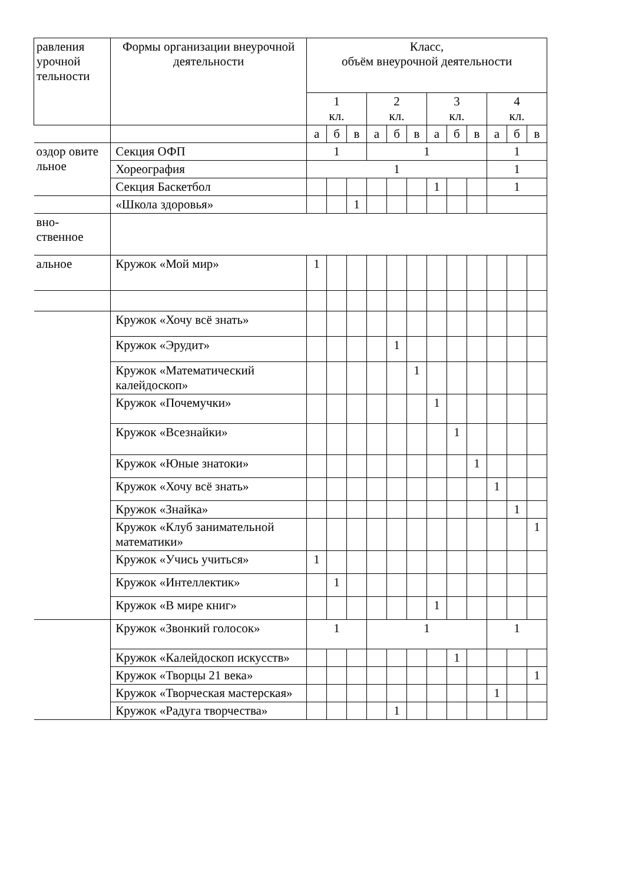| равления урочной тельности | Формы организации внеурочной деятельности | Класс, объём внеурочной деятельности | | | | | | | | | | | |
| --- | --- | --- | --- | --- | --- | --- | --- | --- | --- | --- | --- | --- | --- |
| | | 1 кл. | | | 2 кл. | | | 3 кл. | | | 4 кл. | | |
| | | а | б | в | а | б | в | а | б | в | а | б | в |
| оздор овите льное | Секция ОФП | 1 | | | 1 | | | | | | 1 | | |
| | Хореография | 1 | | | | | | | | | 1 | | |
| | Секция Баскетбол | | | | | | | 1 | | | 1 | | |
| | «Школа здоровья» | | | 1 | | | | | | | | | |
| вно- ственное | | | | | | | | | | | | | |
| альное | Кружок «Мой мир» | 1 | | | | | | | | | | | |
| | Кружок «Хочу всё знать» | | | | | | | | | | | | |
| | Кружок «Эрудит» | | | | | 1 | | | | | | | |
| | Кружок «Математический калейдоскоп» | | | | | | 1 | | | | | | |
| | Кружок «Почемучки» | | | | | | | 1 | | | | | |
| | Кружок «Всезнайки» | | | | | | | | 1 | | | | |
| | Кружок «Юные знатоки» | | | | | | | | | 1 | | | |
| | Кружок «Хочу всё знать» | | | | | | | | | | 1 | | |
| | Кружок «Знайка» | | | | | | | | | | | 1 | |
| | Кружок «Клуб занимательной математики» | | | | | | | | | | | | 1 |
| | Кружок «Учись учиться» | 1 | | | | | | | | | | | |
| | Кружок «Интеллектик» | | 1 | | | | | | | | | | |
| | Кружок «В мире книг» | | | | | | | 1 | | | | | |
| | Кружок «Звонкий голосок» | 1 | | | 1 | | | | | | 1 | | |
| | Кружок «Калейдоскоп искусств» | | | | | | | | 1 | | | | |
| | Кружок «Творцы 21 века» | | | | | | | | | | | | 1 |
| | Кружок «Творческая мастерская» | | | | | | | | | | 1 | | |
| | Кружок «Радуга творчества» | | | | | 1 | | | | | | | |